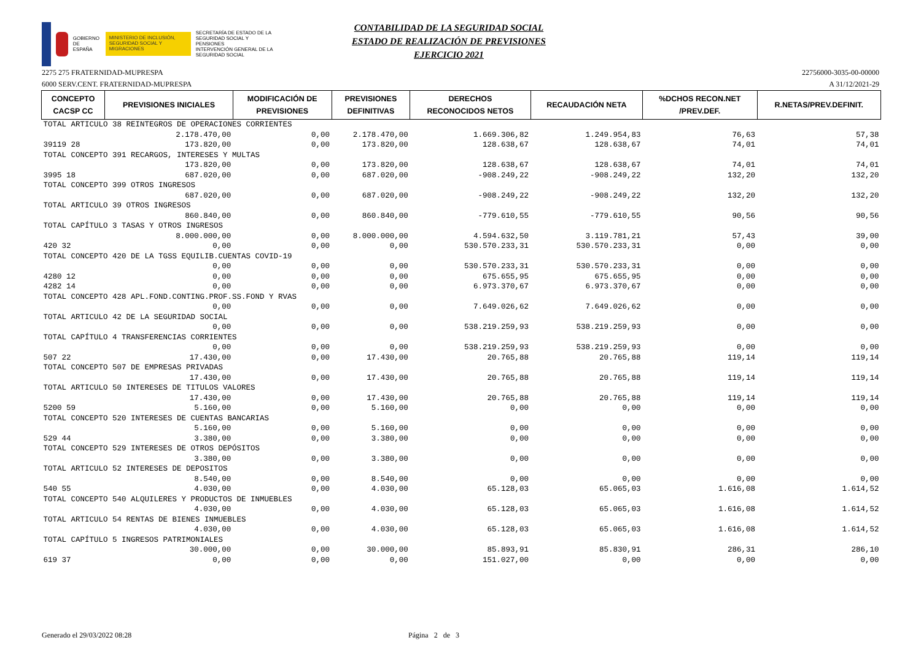GOBIERNO DE ESPAÑA
MINISTERIO DE INCLUSIÓN, SEGURIDAD SOCIAL Y MIGRACIONES
SECRETARÍA DE ESTADO DE LA SEGURIDAD SOCIAL Y PENSIONES
INTERVENCIÓN GENERAL DE LA SEGURIDAD SOCIAL
CONTABILIDAD DE LA SEGURIDAD SOCIAL
ESTADO DE REALIZACIÓN DE PREVISIONES
EJERCICIO 2021
2275 275 FRATERNIDAD-MUPRESPA 22756000-3035-00-00000
6000 SERV.CENT. FRATERNIDAD-MUPRESPA A 31/12/2021-29
| CONCEPTO CACSP CC | PREVISIONES INICIALES | MODIFICACIÓN DE PREVISIONES | PREVISIONES DEFINITIVAS | DERECHOS RECONOCIDOS NETOS | RECAUDACIÓN NETA | %DCHOS RECON.NET /PREV.DEF. | R.NETAS/PREV.DEFINIT. |
| --- | --- | --- | --- | --- | --- | --- | --- |
| TOTAL ARTICULO 38 REINTEGROS DE OPERACIONES CORRIENTES | | | | | | | |
| | 2.178.470,00 | 0,00 | 2.178.470,00 | 1.669.306,82 | 1.249.954,83 | 76,63 | 57,38 |
| 39119 28 | 173.820,00 | 0,00 | 173.820,00 | 128.638,67 | 128.638,67 | 74,01 | 74,01 |
| TOTAL CONCEPTO 391 RECARGOS, INTERESES Y MULTAS | | | | | | | |
| | 173.820,00 | 0,00 | 173.820,00 | 128.638,67 | 128.638,67 | 74,01 | 74,01 |
| 3995 18 | 687.020,00 | 0,00 | 687.020,00 | -908.249,22 | -908.249,22 | 132,20 | 132,20 |
| TOTAL CONCEPTO 399 OTROS INGRESOS | | | | | | | |
| | 687.020,00 | 0,00 | 687.020,00 | -908.249,22 | -908.249,22 | 132,20 | 132,20 |
| TOTAL ARTICULO 39 OTROS INGRESOS | | | | | | | |
| | 860.840,00 | 0,00 | 860.840,00 | -779.610,55 | -779.610,55 | 90,56 | 90,56 |
| TOTAL CAPÍTULO 3 TASAS Y OTROS INGRESOS | | | | | | | |
| | 8.000.000,00 | 0,00 | 8.000.000,00 | 4.594.632,50 | 3.119.781,21 | 57,43 | 39,00 |
| 420 32 | 0,00 | 0,00 | 0,00 | 530.570.233,31 | 530.570.233,31 | 0,00 | 0,00 |
| TOTAL CONCEPTO 420 DE LA TGSS EQUILIB.CUENTAS COVID-19 | | | | | | | |
| | 0,00 | 0,00 | 0,00 | 530.570.233,31 | 530.570.233,31 | 0,00 | 0,00 |
| 4280 12 | 0,00 | 0,00 | 0,00 | 675.655,95 | 675.655,95 | 0,00 | 0,00 |
| 4282 14 | 0,00 | 0,00 | 0,00 | 6.973.370,67 | 6.973.370,67 | 0,00 | 0,00 |
| TOTAL CONCEPTO 428 APL.FOND.CONTING.PROF.SS.FOND Y RVAS | | | | | | | |
| | 0,00 | 0,00 | 0,00 | 7.649.026,62 | 7.649.026,62 | 0,00 | 0,00 |
| TOTAL ARTICULO 42 DE LA SEGURIDAD SOCIAL | | | | | | | |
| | 0,00 | 0,00 | 0,00 | 538.219.259,93 | 538.219.259,93 | 0,00 | 0,00 |
| TOTAL CAPÍTULO 4 TRANSFERENCIAS CORRIENTES | | | | | | | |
| | 0,00 | 0,00 | 0,00 | 538.219.259,93 | 538.219.259,93 | 0,00 | 0,00 |
| 507 22 | 17.430,00 | 0,00 | 17.430,00 | 20.765,88 | 20.765,88 | 119,14 | 119,14 |
| TOTAL CONCEPTO 507 DE EMPRESAS PRIVADAS | | | | | | | |
| | 17.430,00 | 0,00 | 17.430,00 | 20.765,88 | 20.765,88 | 119,14 | 119,14 |
| TOTAL ARTICULO 50 INTERESES DE TITULOS VALORES | | | | | | | |
| | 17.430,00 | 0,00 | 17.430,00 | 20.765,88 | 20.765,88 | 119,14 | 119,14 |
| 5200 59 | 5.160,00 | 0,00 | 5.160,00 | 0,00 | 0,00 | 0,00 | 0,00 |
| TOTAL CONCEPTO 520 INTERESES DE CUENTAS BANCARIAS | | | | | | | |
| | 5.160,00 | 0,00 | 5.160,00 | 0,00 | 0,00 | 0,00 | 0,00 |
| 529 44 | 3.380,00 | 0,00 | 3.380,00 | 0,00 | 0,00 | 0,00 | 0,00 |
| TOTAL CONCEPTO 529 INTERESES DE OTROS DEPÓSITOS | | | | | | | |
| | 3.380,00 | 0,00 | 3.380,00 | 0,00 | 0,00 | 0,00 | 0,00 |
| TOTAL ARTICULO 52 INTERESES DE DEPOSITOS | | | | | | | |
| | 8.540,00 | 0,00 | 8.540,00 | 0,00 | 0,00 | 0,00 | 0,00 |
| 540 55 | 4.030,00 | 0,00 | 4.030,00 | 65.128,03 | 65.065,03 | 1.616,08 | 1.614,52 |
| TOTAL CONCEPTO 540 ALQUILERES Y PRODUCTOS DE INMUEBLES | | | | | | | |
| | 4.030,00 | 0,00 | 4.030,00 | 65.128,03 | 65.065,03 | 1.616,08 | 1.614,52 |
| TOTAL ARTICULO 54 RENTAS DE BIENES INMUEBLES | | | | | | | |
| | 4.030,00 | 0,00 | 4.030,00 | 65.128,03 | 65.065,03 | 1.616,08 | 1.614,52 |
| TOTAL CAPÍTULO 5 INGRESOS PATRIMONIALES | | | | | | | |
| | 30.000,00 | 0,00 | 30.000,00 | 85.893,91 | 85.830,91 | 286,31 | 286,10 |
| 619 37 | 0,00 | 0,00 | 0,00 | 151.027,00 | 0,00 | 0,00 | 0,00 |
Generado el 29/03/2022 08:28 Página 2 de 3